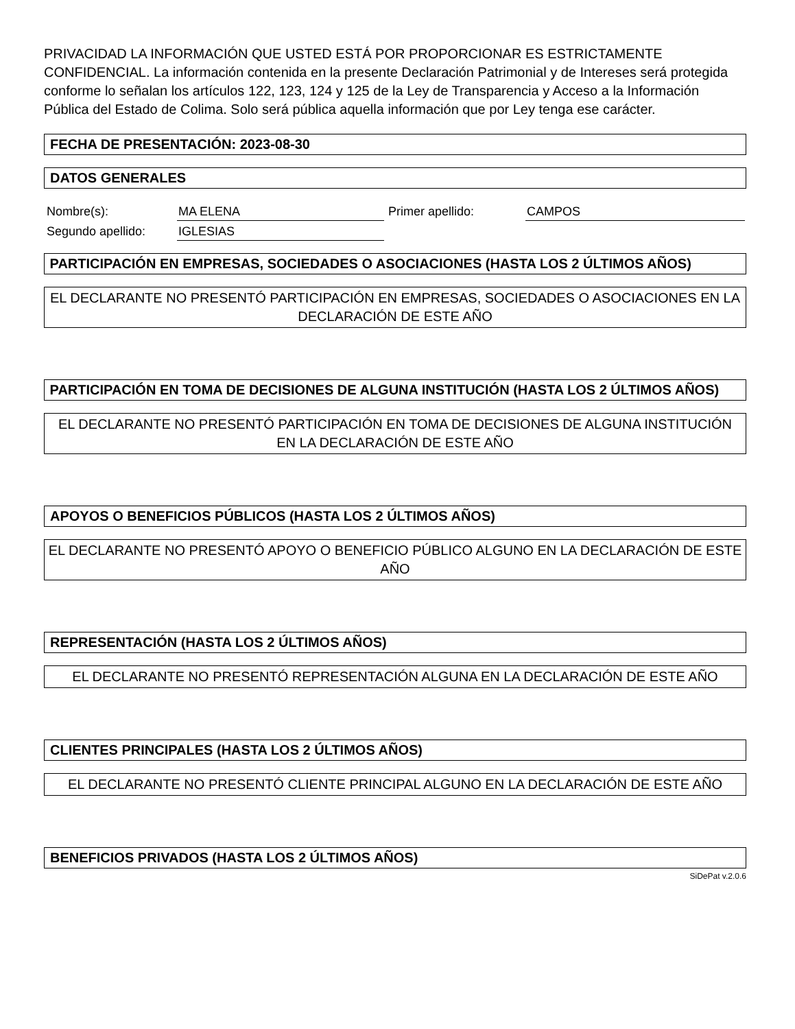PRIVACIDAD LA INFORMACIÓN QUE USTED ESTÁ POR PROPORCIONAR ES ESTRICTAMENTE CONFIDENCIAL. La información contenida en la presente Declaración Patrimonial y de Intereses será protegida conforme lo señalan los artículos 122, 123, 124 y 125 de la Ley de Transparencia y Acceso a la Información Pública del Estado de Colima. Solo será pública aquella información que por Ley tenga ese carácter.
FECHA DE PRESENTACIÓN: 2023-08-30
DATOS GENERALES
| Nombre(s): | MA ELENA | Primer apellido: | CAMPOS |
| Segundo apellido: | IGLESIAS | | |
PARTICIPACIÓN EN EMPRESAS, SOCIEDADES O ASOCIACIONES (HASTA LOS 2 ÚLTIMOS AÑOS)
EL DECLARANTE NO PRESENTÓ PARTICIPACIÓN EN EMPRESAS, SOCIEDADES O ASOCIACIONES EN LA DECLARACIÓN DE ESTE AÑO
PARTICIPACIÓN EN TOMA DE DECISIONES DE ALGUNA INSTITUCIÓN (HASTA LOS 2 ÚLTIMOS AÑOS)
EL DECLARANTE NO PRESENTÓ PARTICIPACIÓN EN TOMA DE DECISIONES DE ALGUNA INSTITUCIÓN EN LA DECLARACIÓN DE ESTE AÑO
APOYOS O BENEFICIOS PÚBLICOS (HASTA LOS 2 ÚLTIMOS AÑOS)
EL DECLARANTE NO PRESENTÓ APOYO O BENEFICIO PÚBLICO ALGUNO EN LA DECLARACIÓN DE ESTE AÑO
REPRESENTACIÓN (HASTA LOS 2 ÚLTIMOS AÑOS)
EL DECLARANTE NO PRESENTÓ REPRESENTACIÓN ALGUNA EN LA DECLARACIÓN DE ESTE AÑO
CLIENTES PRINCIPALES (HASTA LOS 2 ÚLTIMOS AÑOS)
EL DECLARANTE NO PRESENTÓ CLIENTE PRINCIPAL ALGUNO EN LA DECLARACIÓN DE ESTE AÑO
BENEFICIOS PRIVADOS (HASTA LOS 2 ÚLTIMOS AÑOS)
SiDePat v.2.0.6